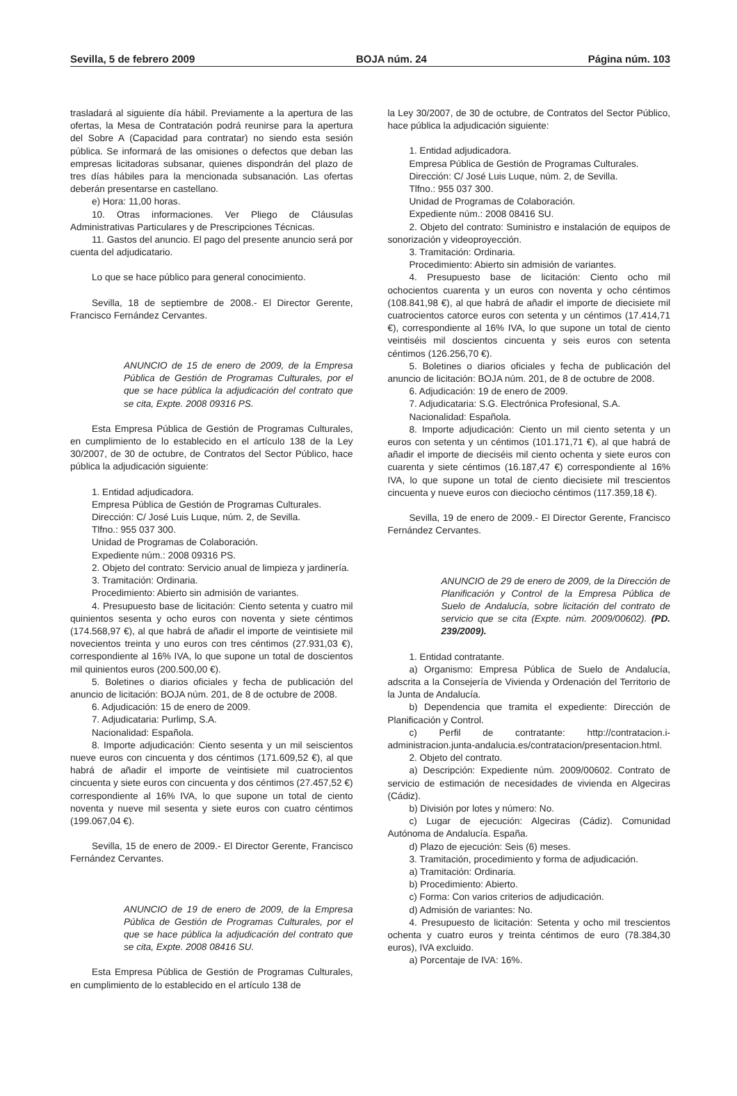Sevilla, 5 de febrero 2009 BOJA núm. 24 Página núm. 103
trasladará al siguiente día hábil. Previamente a la apertura de las ofertas, la Mesa de Contratación podrá reunirse para la apertura del Sobre A (Capacidad para contratar) no siendo esta sesión pública. Se informará de las omisiones o defectos que deban las empresas licitadoras subsanar, quienes dispondrán del plazo de tres días hábiles para la mencionada subsanación. Las ofertas deberán presentarse en castellano.
e) Hora: 11,00 horas.
10. Otras informaciones. Ver Pliego de Cláusulas Administrativas Particulares y de Prescripciones Técnicas.
11. Gastos del anuncio. El pago del presente anuncio será por cuenta del adjudicatario.
Lo que se hace público para general conocimiento.
Sevilla, 18 de septiembre de 2008.- El Director Gerente, Francisco Fernández Cervantes.
ANUNCIO de 15 de enero de 2009, de la Empresa Pública de Gestión de Programas Culturales, por el que se hace pública la adjudicación del contrato que se cita, Expte. 2008 09316 PS.
Esta Empresa Pública de Gestión de Programas Culturales, en cumplimiento de lo establecido en el artículo 138 de la Ley 30/2007, de 30 de octubre, de Contratos del Sector Público, hace pública la adjudicación siguiente:
1. Entidad adjudicadora.
Empresa Pública de Gestión de Programas Culturales.
Dirección: C/ José Luis Luque, núm. 2, de Sevilla.
Tlfno.: 955 037 300.
Unidad de Programas de Colaboración.
Expediente núm.: 2008 09316 PS.
2. Objeto del contrato: Servicio anual de limpieza y jardinería.
3. Tramitación: Ordinaria.
Procedimiento: Abierto sin admisión de variantes.
4. Presupuesto base de licitación: Ciento setenta y cuatro mil quinientos sesenta y ocho euros con noventa y siete céntimos (174.568,97 €), al que habrá de añadir el importe de veintisiete mil novecientos treinta y uno euros con tres céntimos (27.931,03 €), correspondiente al 16% IVA, lo que supone un total de doscientos mil quinientos euros (200.500,00 €).
5. Boletines o diarios oficiales y fecha de publicación del anuncio de licitación: BOJA núm. 201, de 8 de octubre de 2008.
6. Adjudicación: 15 de enero de 2009.
7. Adjudicataria: Purlimp, S.A.
Nacionalidad: Española.
8. Importe adjudicación: Ciento sesenta y un mil seiscientos nueve euros con cincuenta y dos céntimos (171.609,52 €), al que habrá de añadir el importe de veintisiete mil cuatrocientos cincuenta y siete euros con cincuenta y dos céntimos (27.457,52 €) correspondiente al 16% IVA, lo que supone un total de ciento noventa y nueve mil sesenta y siete euros con cuatro céntimos (199.067,04 €).
Sevilla, 15 de enero de 2009.- El Director Gerente, Francisco Fernández Cervantes.
ANUNCIO de 19 de enero de 2009, de la Empresa Pública de Gestión de Programas Culturales, por el que se hace pública la adjudicación del contrato que se cita, Expte. 2008 08416 SU.
Esta Empresa Pública de Gestión de Programas Culturales, en cumplimiento de lo establecido en el artículo 138 de
la Ley 30/2007, de 30 de octubre, de Contratos del Sector Público, hace pública la adjudicación siguiente:
1. Entidad adjudicadora.
Empresa Pública de Gestión de Programas Culturales.
Dirección: C/ José Luis Luque, núm. 2, de Sevilla.
Tlfno.: 955 037 300.
Unidad de Programas de Colaboración.
Expediente núm.: 2008 08416 SU.
2. Objeto del contrato: Suministro e instalación de equipos de sonorización y videoproyección.
3. Tramitación: Ordinaria.
Procedimiento: Abierto sin admisión de variantes.
4. Presupuesto base de licitación: Ciento ocho mil ochocientos cuarenta y un euros con noventa y ocho céntimos (108.841,98 €), al que habrá de añadir el importe de diecisiete mil cuatrocientos catorce euros con setenta y un céntimos (17.414,71 €), correspondiente al 16% IVA, lo que supone un total de ciento veintiséis mil doscientos cincuenta y seis euros con setenta céntimos (126.256,70 €).
5. Boletines o diarios oficiales y fecha de publicación del anuncio de licitación: BOJA núm. 201, de 8 de octubre de 2008.
6. Adjudicación: 19 de enero de 2009.
7. Adjudicataria: S.G. Electrónica Profesional, S.A.
Nacionalidad: Española.
8. Importe adjudicación: Ciento un mil ciento setenta y un euros con setenta y un céntimos (101.171,71 €), al que habrá de añadir el importe de dieciséis mil ciento ochenta y siete euros con cuarenta y siete céntimos (16.187,47 €) correspondiente al 16% IVA, lo que supone un total de ciento diecisiete mil trescientos cincuenta y nueve euros con dieciocho céntimos (117.359,18 €).
Sevilla, 19 de enero de 2009.- El Director Gerente, Francisco Fernández Cervantes.
ANUNCIO de 29 de enero de 2009, de la Dirección de Planificación y Control de la Empresa Pública de Suelo de Andalucía, sobre licitación del contrato de servicio que se cita (Expte. núm. 2009/00602). (PD. 239/2009).
1. Entidad contratante.
a) Organismo: Empresa Pública de Suelo de Andalucía, adscrita a la Consejería de Vivienda y Ordenación del Territorio de la Junta de Andalucía.
b) Dependencia que tramita el expediente: Dirección de Planificación y Control.
c) Perfil de contratante: http://contratacion.i-administracion.junta-andalucia.es/contratacion/presentacion.html.
2. Objeto del contrato.
a) Descripción: Expediente núm. 2009/00602. Contrato de servicio de estimación de necesidades de vivienda en Algeciras (Cádiz).
b) División por lotes y número: No.
c) Lugar de ejecución: Algeciras (Cádiz). Comunidad Autónoma de Andalucía. España.
d) Plazo de ejecución: Seis (6) meses.
3. Tramitación, procedimiento y forma de adjudicación.
a) Tramitación: Ordinaria.
b) Procedimiento: Abierto.
c) Forma: Con varios criterios de adjudicación.
d) Admisión de variantes: No.
4. Presupuesto de licitación: Setenta y ocho mil trescientos ochenta y cuatro euros y treinta céntimos de euro (78.384,30 euros), IVA excluido.
a) Porcentaje de IVA: 16%.